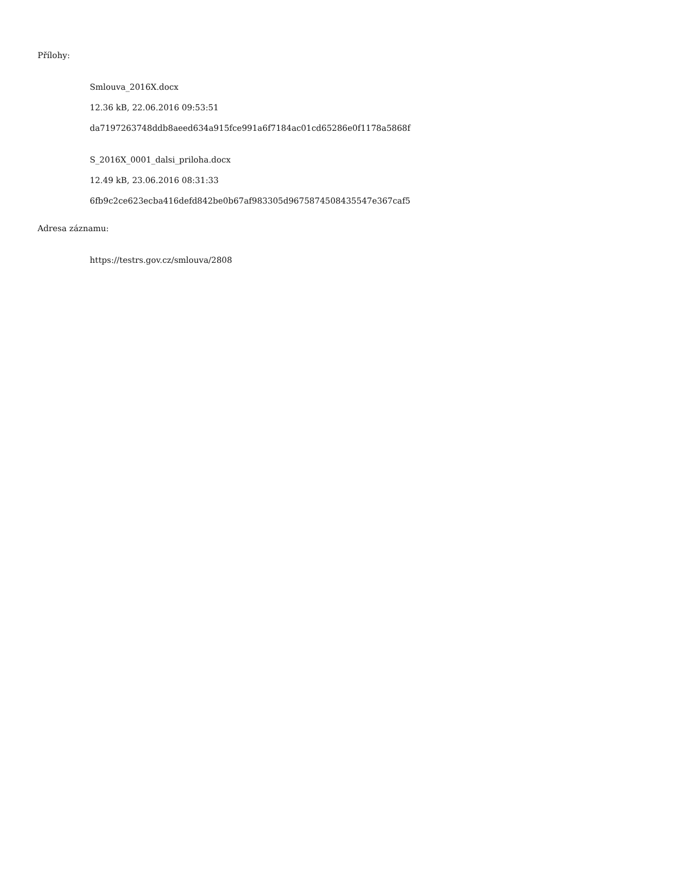Přílohy:
Smlouva_2016X.docx
12.36 kB, 22.06.2016 09:53:51
da7197263748ddb8aeed634a915fce991a6f7184ac01cd65286e0f1178a5868f
S_2016X_0001_dalsi_priloha.docx
12.49 kB, 23.06.2016 08:31:33
6fb9c2ce623ecba416defd842be0b67af983305d9675874508435547e367caf5
Adresa záznamu:
https://testrs.gov.cz/smlouva/2808